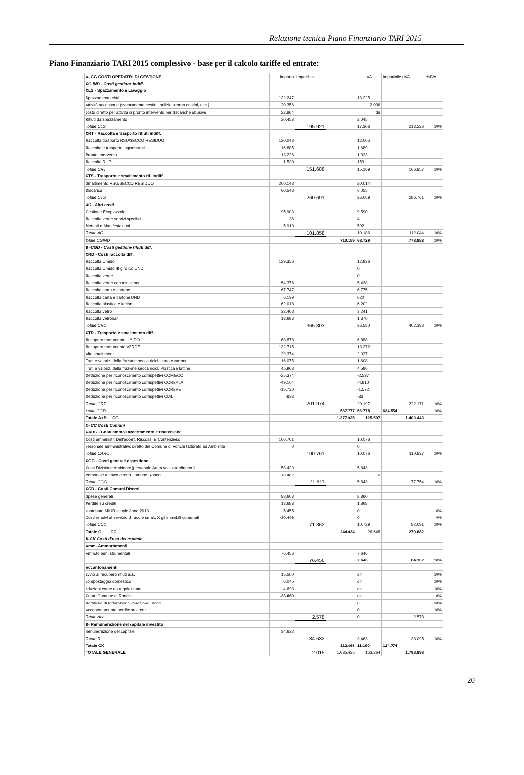Relazione tecnica Piano Finanziario TARI 2015
Piano Finanziario TARI 2015 complessivo - base per il calcolo tariffe ed entrate:
| A- CG COSTI OPERATIVI DI GESTIONE | importo | Imponibile | | IVA | Imponibile+IVA | %IVA |
| CG IND - Costi gestione indiff. | | | | | | |
| CLS - Spazzamento e Lavaggio | | | | | | |
| Spazzamento città | 132.247 | | | 13.225 | | |
| Attività accessorie (svuotamento cestini, pulizia attorno cestini, ecc.) | 20.356 | | | 2.036 | | |
| costo diretto per attività di pronto intervento per discariche abusive | 22.864 | | | dir | | |
| Rifiuti da spazzamento | 20.453 | | | 2.045 | | |
| Totale CLS | | 195.921 | | 17.306 | 213.226 | 10% |
| CRT - Raccolta e trasporto rifiuti indiff. | | | | | | |
| Raccolta trasporto RSU/SECCO RESIDUO | 120.048 | | | 12.005 | | |
| Raccolta e trasporto ingombranti | 16.885 | | | 1.689 | | |
| Pronto intervento | 13.226 | | | 1.323 | | |
| Raccolta RUP | 1.530 | | | 153 | | |
| Totale CRT | | 151.688 | | 15.169 | 166.857 | 10% |
| CTS - Trasporto e smaltimento rif. Indiff. | | | | | | |
| Smaltimento RSU/SECCO RESIDUO | 200.143 | | | 20.014 | | |
| Discarica | 60.548 | | | 6.055 | | |
| Totale CTS | | 260.691 | | 26.069 | 286.761 | 10% |
| AC - Altri costi | | | | | | |
| Gestione Ecopiazzola | 95.903 | | | 9.590 | | |
| Raccolta verde servizi specifici | 36 | | | 4 | | |
| Mercati e Manifestazioni | 5.919 | | | 592 | | |
| Totale AC | | 101.858 | | 10.186 | 112.044 | 10% |
| totale CGIND | | | 710.159 | 68.729 | 778.888 | 10% |
| B -CGD - Costi gestione rifiuti diff. | | | | | | |
| CRD - Costi raccolta diff. | | | | | | |
| Raccolta Umido | 129.356 | | | 12.936 | | |
| Raccolta Umido III giro c/o UND | | | | 0 | | |
| Raccolta verde | | | | 0 | | |
| Raccolta verde con minibenne | 54.376 | | | 5.438 | | |
| Raccolta carta e cartone | 67.747 | | | 6.775 | | |
| Raccolta carta e cartone UND | 6.199 | | | 620 | | |
| Raccolta plastica e lattine | 62.018 | | | 6.202 | | |
| Raccolta vetro | 32.408 | | | 3.241 | | |
| Raccolta vetrobar | 13.698 | | | 1.370 | | |
| Totale CRD | | 365.803 | | 36.580 | 402.383 | 10% |
| CTR - Trasporto e smaltimento diff. | | | | | | |
| Recupero trattamento UMIDO | 68.878 | | | 6.888 | | |
| Recupero trattamento VERDE | 132.715 | | | 13.272 | | |
| Altri smaltimenti | 29.374 | | | 2.937 | | |
| Trat. e valoriz. della frazione secca ricicl. carta e cartone | 16.075 | | | 1.608 | | |
| Trat. e valoriz. della frazione secca ricicl. Plastica e lattine | 45.963 | | | 4.596 | | |
| Deduzione per riconoscimento corrispettivi COMIECO | -25.374 | | | -2.537 | | |
| Deduzione per riconoscimento corrispettivi COREPLA | -49.104 | | | -4.910 | | |
| Deduzione per riconoscimento corrispettivi COREVE | -15.720 | | | -1.572 | | |
| Deduzione per riconoscimento corrispettivi CIAL | -833 | | | -83 | | |
| Totale CRT | | 201.974 | | 20.197 | 222.171 | 10% |
| totale CGD | | | 567.777 | 56.778 | 624.554 | 10% |
| Totale A+B CG | | | 1.277.935 | 125.507 | 1.403.443 | |
| C- CC Costi Comuni | | | | | | |
| CARC - Costi amm.vi accertamento e riscossione | | | | | | |
| Costi amministr. Dell'accert. Riscoss. E Contenzioso | 100.761 | | | 10.076 | | |
| personale amministrativo diretto del Comune di Ronchi fatturato ad Ambiente | 0 | | | 0 | | |
| Totale CARC | | 100.761 | | 10.076 | 110.837 | 10% |
| CGG - Costi generali di gestione | | | | | | |
| Costi Divisione Ambiente (personale Amm.vo + coordinatori) | 58.429 | | | 5.843 | | |
| Personale tecnico diretto Comune Ronchi | 13.482 | | | 0 | | |
| Totale CGG | | 71.911 | | 5.843 | 77.754 | 10% |
| CCD - Costi Comuni Diversi | | | | | | |
| Spese generali | 88.603 | | | 8.860 | | |
| Perdite su crediti | 18.683 | | | 1.868 | | |
| contributo MIUR scuole Anno 2013 | -5.455 | | | 0 | | 0% |
| Costi relativi al servizio di racc e smalt. X gli immobili comunali | -30.469 | | | 0 | | 0% |
| Totale CCD | | 71.362 | | 10.729 | 82.091 | 10% |
| Totale C CC | | | 244.034 | 26.648 | 270.682 | |
| D-CK Costi d'uso del capitale | | | | | | |
| Amm- Ammortamenti | | | | | | |
| Amm.to beni strumentali | 76.456 | | | 7.646 | | |
| | | 76.456 | | 7.646 | 84.102 | 10% |
| Accantonamenti | | | | | | |
| avvio al recupero rifiuti ass. | 15.500 | | | dir | | 10% |
| compostaggio domestico | 6.045 | | | dir | | 10% |
| riduzioni come da regolamento | 4.693 | | | dir | | 10% |
| Contr. Comune di Ronchi | -23.660 | | | dir | | 0% |
| Rettifiche di fatturazione variazione utenti | | | | 0 | | 10% |
| Accantonamento perdite su crediti | | | | 0 | | 10% |
| Totale Acc | | 2.578 | | 0 | 2.578 | |
| R- Remunerazione del capitale investito | | | | | | |
| remunerazione del capitale | 34.632 | | | | | |
| Totale R | | 34.632 | | 3.463 | 38.095 | 10% |
| Totale CK | | | 113.666 | 11.109 | 124.774 | |
| TOTALE GENERALE | | 2.015 | 1.635.635 | 163.264 | 1.798.898 | |
20